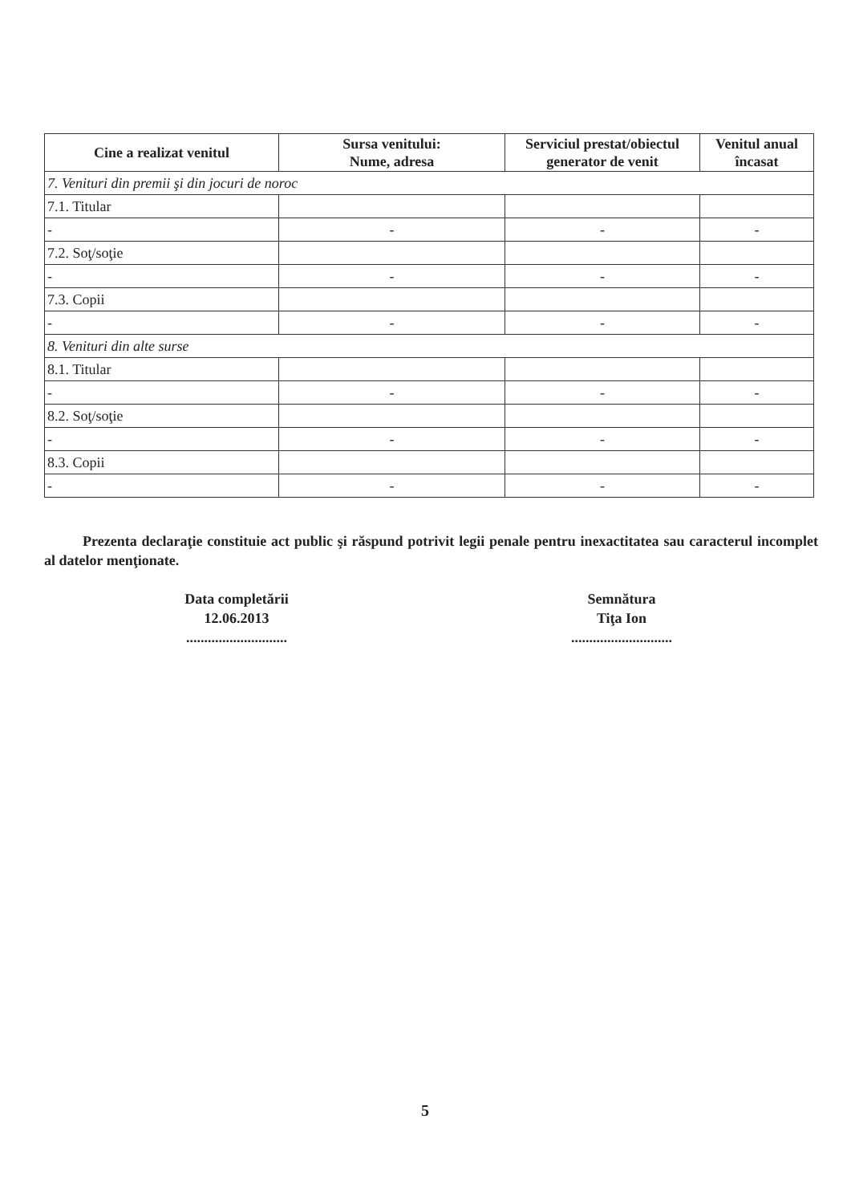| Cine a realizat venitul | Sursa venitului: Nume, adresa | Serviciul prestat/obiectul generator de venit | Venitul anual încasat |
| --- | --- | --- | --- |
| 7. Venituri din premii şi din jocuri de noroc | | | |
| 7.1. Titular | | | |
| - | - | - | - |
| 7.2. Soţ/soţie | | | |
| - | - | - | - |
| 7.3. Copii | | | |
| - | - | - | - |
| 8. Venituri din alte surse | | | |
| 8.1. Titular | | | |
| - | - | - | - |
| 8.2. Soţ/soţie | | | |
| - | - | - | - |
| 8.3. Copii | | | |
| - | - | - | - |
Prezenta declaraţie constituie act public şi răspund potrivit legii penale pentru inexactitatea sau caracterul incomplet al datelor menţionate.
Data completării
12.06.2013
............................
Semnătura
Tiţa Ion
............................
5